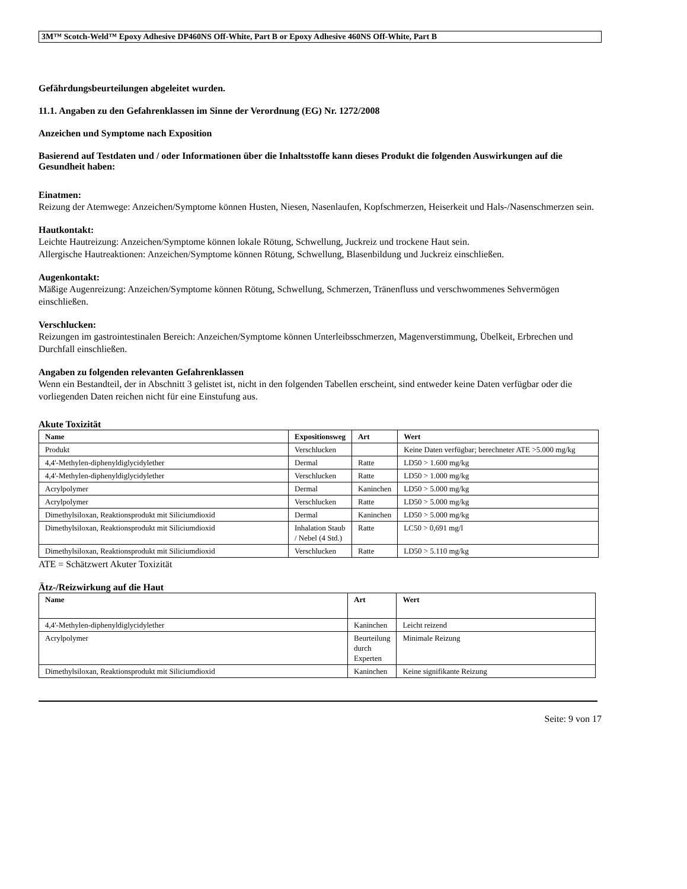3M™ Scotch-Weld™ Epoxy Adhesive DP460NS Off-White, Part B or Epoxy Adhesive 460NS Off-White, Part B
Gefährdungsbeurteilungen abgeleitet wurden.
11.1. Angaben zu den Gefahrenklassen im Sinne der Verordnung (EG) Nr. 1272/2008
Anzeichen und Symptome nach Exposition
Basierend auf Testdaten und / oder Informationen über die Inhaltsstoffe kann dieses Produkt die folgenden Auswirkungen auf die Gesundheit haben:
Einatmen:
Reizung der Atemwege: Anzeichen/Symptome können Husten, Niesen, Nasenlaufen, Kopfschmerzen, Heiserkeit und Hals-/Nasenschmerzen sein.
Hautkontakt:
Leichte Hautreizung: Anzeichen/Symptome können lokale Rötung, Schwellung, Juckreiz und trockene Haut sein.
Allergische Hautreaktionen: Anzeichen/Symptome können Rötung, Schwellung, Blasenbildung und Juckreiz einschließen.
Augenkontakt:
Mäßige Augenreizung: Anzeichen/Symptome können Rötung, Schwellung, Schmerzen, Tränenfluss und verschwommenes Sehvermögen einschließen.
Verschlucken:
Reizungen im gastrointestinalen Bereich: Anzeichen/Symptome können Unterleibsschmerzen, Magenverstimmung, Übelkeit, Erbrechen und Durchfall einschließen.
Angaben zu folgenden relevanten Gefahrenklassen
Wenn ein Bestandteil, der in Abschnitt 3 gelistet ist, nicht in den folgenden Tabellen erscheint, sind entweder keine Daten verfügbar oder die vorliegenden Daten reichen nicht für eine Einstufung aus.
Akute Toxizität
| Name | Expositionsweg | Art | Wert |
| --- | --- | --- | --- |
| Produkt | Verschlucken | | Keine Daten verfügbar; berechneter ATE >5.000 mg/kg |
| 4,4'-Methylen-diphenyldiglycidylether | Dermal | Ratte | LD50 > 1.600 mg/kg |
| 4,4'-Methylen-diphenyldiglycidylether | Verschlucken | Ratte | LD50 > 1.000 mg/kg |
| Acrylpolymer | Dermal | Kaninchen | LD50 > 5.000 mg/kg |
| Acrylpolymer | Verschlucken | Ratte | LD50 > 5.000 mg/kg |
| Dimethylsiloxan, Reaktionsprodukt mit Siliciumdioxid | Dermal | Kaninchen | LD50 > 5.000 mg/kg |
| Dimethylsiloxan, Reaktionsprodukt mit Siliciumdioxid | Inhalation Staub / Nebel (4 Std.) | Ratte | LC50 > 0,691 mg/l |
| Dimethylsiloxan, Reaktionsprodukt mit Siliciumdioxid | Verschlucken | Ratte | LD50 > 5.110 mg/kg |
ATE = Schätzwert Akuter Toxizität
Ätz-/Reizwirkung auf die Haut
| Name | Art | Wert |
| --- | --- | --- |
| 4,4'-Methylen-diphenyldiglycidylether | Kaninchen | Leicht reizend |
| Acrylpolymer | Beurteilung durch Experten | Minimale Reizung |
| Dimethylsiloxan, Reaktionsprodukt mit Siliciumdioxid | Kaninchen | Keine signifikante Reizung |
Seite: 9 von 17